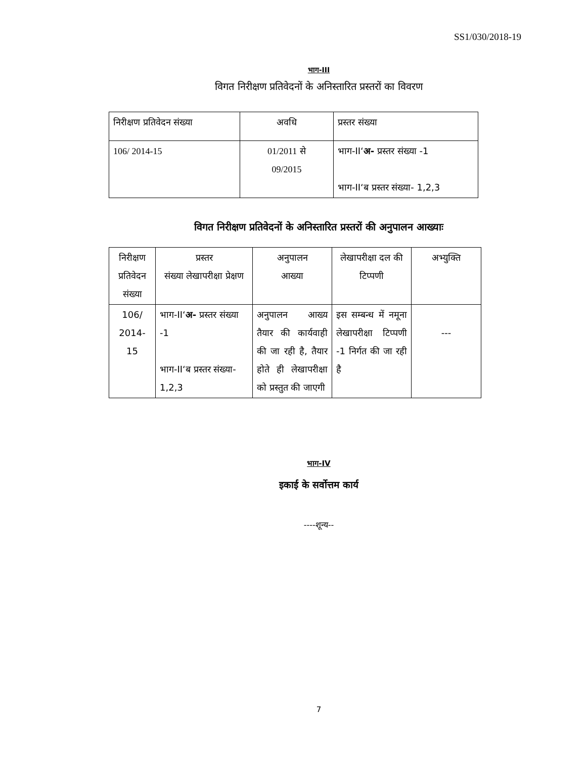SS1/030/2018-19
भाग-III
विगत निरीक्षण प्रतिवेदनों के अनिस्तारित प्रस्तरों का विवरण
| निरीक्षण प्रतिवेदन संख्या | अवधि | प्रस्तर संख्या |
| --- | --- | --- |
| 106/ 2014-15 | 01/2011 से 09/2015 | भाग-II‘ अ- प्रस्तर संख्या -1 भाग-II‘ब प्रस्तर संख्या- 1,2,3 |
विगत निरीक्षण प्रतिवेदनों के अनिस्तारित प्रस्तरों की अनुपालन आख्याः
| निरीक्षण प्रतिवेदन संख्या | प्रस्तर संख्या लेखापरीक्षा प्रेक्षण | अनुपालन आख्या | लेखापरीक्षा दल की टिप्पणी | अभ्युक्ति |
| --- | --- | --- | --- | --- |
| 106/ 2014- 15 | भाग-II‘ अ- प्रस्तर संख्या -1 भाग-II‘ब प्रस्तर संख्या- 1,2,3 | अनुपालन आख्य तैयार की कार्यवाही की जा रही है, तैयार होते ही लेखापरीक्षा को प्रस्तुत की जाएगी | इस सम्बन्ध में नमूना लेखापरीक्षा टिप्पणी -1 निर्गत की जा रही है | --- |
भाग-IV
इकाई के सर्वोत्तम कार्य
----शून्य--
7